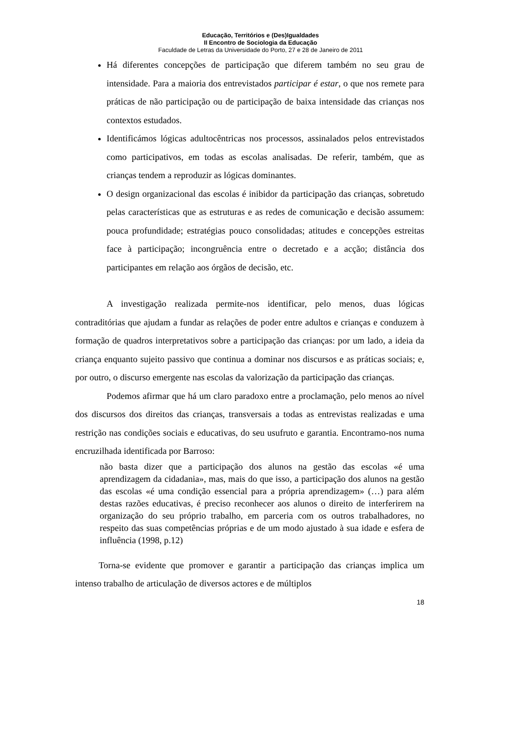Educação, Territórios e (Des)Igualdades
II Encontro de Sociologia da Educação
Faculdade de Letras da Universidade do Porto, 27 e 28 de Janeiro de 2011
Há diferentes concepções de participação que diferem também no seu grau de intensidade. Para a maioria dos entrevistados participar é estar, o que nos remete para práticas de não participação ou de participação de baixa intensidade das crianças nos contextos estudados.
Identificámos lógicas adultocêntricas nos processos, assinalados pelos entrevistados como participativos, em todas as escolas analisadas. De referir, também, que as crianças tendem a reproduzir as lógicas dominantes.
O design organizacional das escolas é inibidor da participação das crianças, sobretudo pelas características que as estruturas e as redes de comunicação e decisão assumem: pouca profundidade; estratégias pouco consolidadas; atitudes e concepções estreitas face à participação; incongruência entre o decretado e a acção; distância dos participantes em relação aos órgãos de decisão, etc.
A investigação realizada permite-nos identificar, pelo menos, duas lógicas contraditórias que ajudam a fundar as relações de poder entre adultos e crianças e conduzem à formação de quadros interpretativos sobre a participação das crianças: por um lado, a ideia da criança enquanto sujeito passivo que continua a dominar nos discursos e as práticas sociais; e, por outro, o discurso emergente nas escolas da valorização da participação das crianças.
Podemos afirmar que há um claro paradoxo entre a proclamação, pelo menos ao nível dos discursos dos direitos das crianças, transversais a todas as entrevistas realizadas e uma restrição nas condições sociais e educativas, do seu usufruto e garantia. Encontramo-nos numa encruzilhada identificada por Barroso:
não basta dizer que a participação dos alunos na gestão das escolas «é uma aprendizagem da cidadania», mas, mais do que isso, a participação dos alunos na gestão das escolas «é uma condição essencial para a própria aprendizagem» (…) para além destas razões educativas, é preciso reconhecer aos alunos o direito de interferirem na organização do seu próprio trabalho, em parceria com os outros trabalhadores, no respeito das suas competências próprias e de um modo ajustado à sua idade e esfera de influência (1998, p.12)
Torna-se evidente que promover e garantir a participação das crianças implica um intenso trabalho de articulação de diversos actores e de múltiplos
18